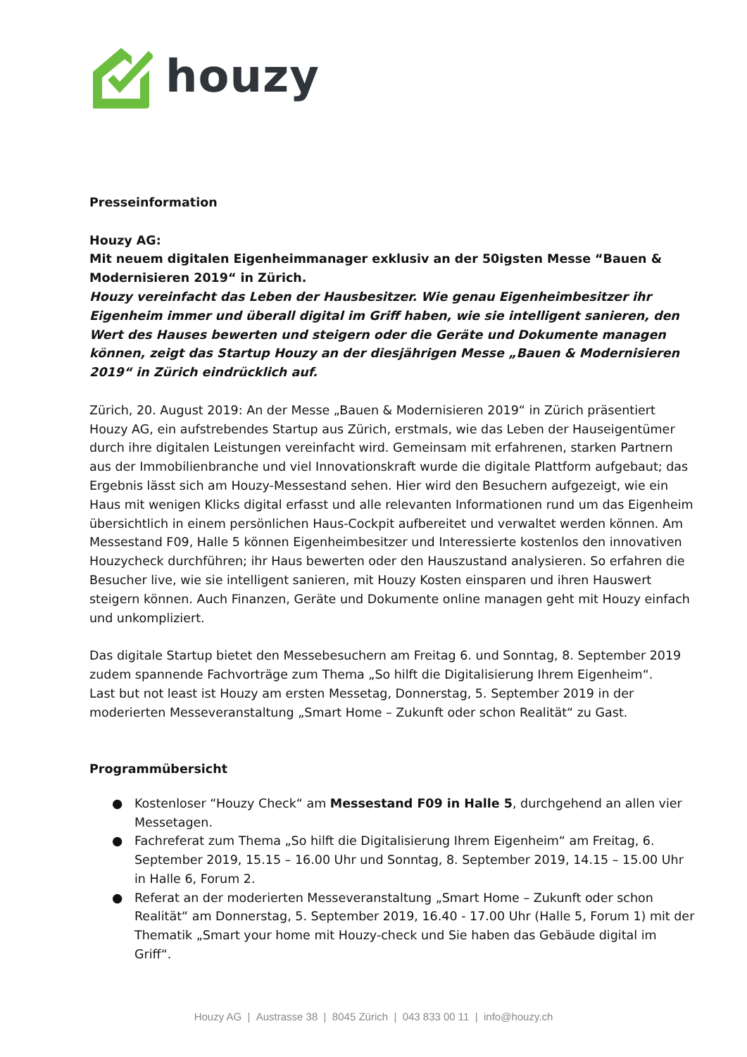houzy
Presseinformation
Houzy AG:
Mit neuem digitalen Eigenheimmanager exklusiv an der 50igsten Messe “Bauen & Modernisieren 2019“ in Zürich.
Houzy vereinfacht das Leben der Hausbesitzer. Wie genau Eigenheimbesitzer ihr Eigenheim immer und überall digital im Griff haben, wie sie intelligent sanieren, den Wert des Hauses bewerten und steigern oder die Geräte und Dokumente managen können, zeigt das Startup Houzy an der diesjährigen Messe „Bauen & Modernisieren 2019“ in Zürich eindrücklich auf.
Zürich, 20. August 2019: An der Messe „Bauen & Modernisieren 2019“ in Zürich präsentiert Houzy AG, ein aufstrebendes Startup aus Zürich, erstmals, wie das Leben der Hauseigentümer durch ihre digitalen Leistungen vereinfacht wird. Gemeinsam mit erfahrenen, starken Partnern aus der Immobilienbranche und viel Innovationskraft wurde die digitale Plattform aufgebaut; das Ergebnis lässt sich am Houzy-Messestand sehen. Hier wird den Besuchern aufgezeigt, wie ein Haus mit wenigen Klicks digital erfasst und alle relevanten Informationen rund um das Eigenheim übersichtlich in einem persönlichen Haus-Cockpit aufbereitet und verwaltet werden können. Am Messestand F09, Halle 5 können Eigenheimbesitzer und Interessierte kostenlos den innovativen Houzycheck durchführen; ihr Haus bewerten oder den Hauszustand analysieren. So erfahren die Besucher live, wie sie intelligent sanieren, mit Houzy Kosten einsparen und ihren Hauswert steigern können. Auch Finanzen, Geräte und Dokumente online managen geht mit Houzy einfach und unkompliziert.
Das digitale Startup bietet den Messebesuchern am Freitag 6. und Sonntag, 8. September 2019 zudem spannende Fachvorträge zum Thema „So hilft die Digitalisierung Ihrem Eigenheim“.
Last but not least ist Houzy am ersten Messetag, Donnerstag, 5. September 2019 in der moderierten Messeveranstaltung „Smart Home – Zukunft oder schon Realität“ zu Gast.
Programmübersicht
● Kostenloser “Houzy Check“ am Messestand F09 in Halle 5, durchgehend an allen vier Messetagen.
● Fachreferat zum Thema „So hilft die Digitalisierung Ihrem Eigenheim“ am Freitag, 6. September 2019, 15.15 – 16.00 Uhr und Sonntag, 8. September 2019, 14.15 – 15.00 Uhr in Halle 6, Forum 2.
● Referat an der moderierten Messeveranstaltung „Smart Home – Zukunft oder schon Realität“ am Donnerstag, 5. September 2019, 16.40 - 17.00 Uhr (Halle 5, Forum 1) mit der Thematik „Smart your home mit Houzy-check und Sie haben das Gebäude digital im Griff“.
Houzy AG | Austrasse 38 | 8045 Zürich | 043 833 00 11 | info@houzy.ch